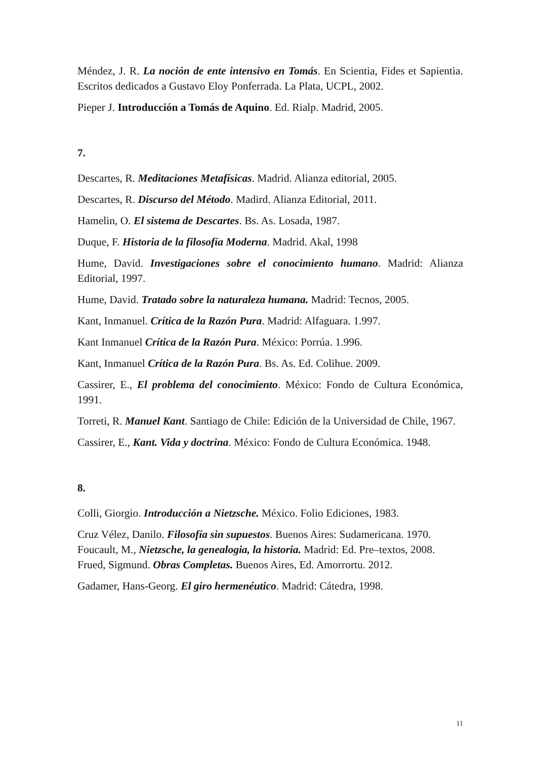Méndez, J. R. La noción de ente intensivo en Tomás. En Scientia, Fides et Sapientia. Escritos dedicados a Gustavo Eloy Ponferrada. La Plata, UCPL, 2002.
Pieper J. Introducción a Tomás de Aquino. Ed. Rialp. Madrid, 2005.
7.
Descartes, R. Meditaciones Metafísicas. Madrid. Alianza editorial, 2005.
Descartes, R. Discurso del Método. Madird. Alianza Editorial, 2011.
Hamelin, O. El sistema de Descartes. Bs. As. Losada, 1987.
Duque, F. Historia de la filosofía Moderna. Madrid. Akal, 1998
Hume, David. Investigaciones sobre el conocimiento humano. Madrid: Alianza Editorial, 1997.
Hume, David. Tratado sobre la naturaleza humana. Madrid: Tecnos, 2005.
Kant, Inmanuel. Crítica de la Razón Pura. Madrid: Alfaguara. 1.997.
Kant Inmanuel Crítica de la Razón Pura. México: Porrúa. 1.996.
Kant, Inmanuel Crítica de la Razón Pura. Bs. As. Ed. Colihue. 2009.
Cassirer, E., El problema del conocimiento. México: Fondo de Cultura Económica, 1991.
Torreti, R. Manuel Kant. Santiago de Chile: Edición de la Universidad de Chile, 1967.
Cassirer, E., Kant. Vida y doctrina. México: Fondo de Cultura Económica. 1948.
8.
Colli, Giorgio. Introducción a Nietzsche. México. Folio Ediciones, 1983.
Cruz Vélez, Danilo. Filosofía sin supuestos. Buenos Aires: Sudamericana. 1970.
Foucault, M., Nietzsche, la genealogia, la historia. Madrid: Ed. Pre–textos, 2008.
Frued, Sigmund. Obras Completas. Buenos Aires, Ed. Amorrortu. 2012.
Gadamer, Hans-Georg. El giro hermenéutico. Madrid: Cátedra, 1998.
11